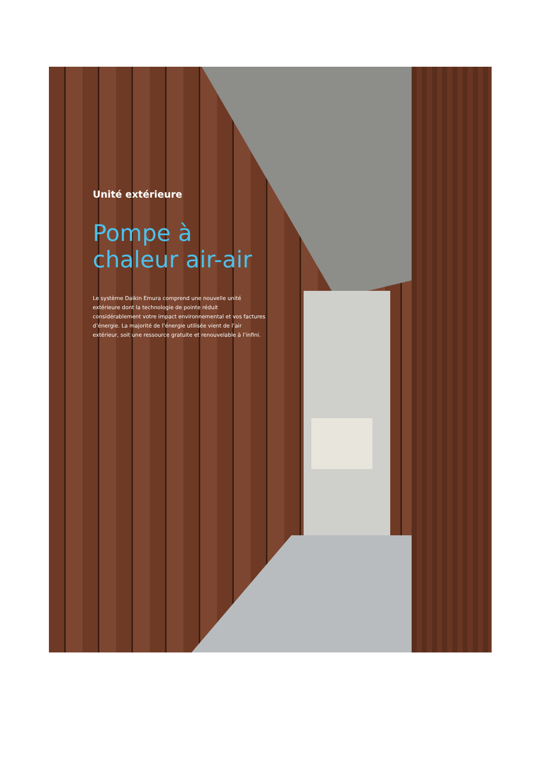Unité extérieure
Pompe à
chaleur air-air
Le système Daikin Emura comprend une nouvelle unité extérieure dont la technologie de pointe réduit considérablement votre impact environnemental et vos factures d’énergie. La majorité de l’énergie utilisée vient de l’air extérieur, soit une ressource gratuite et renouvelable à l’infini.